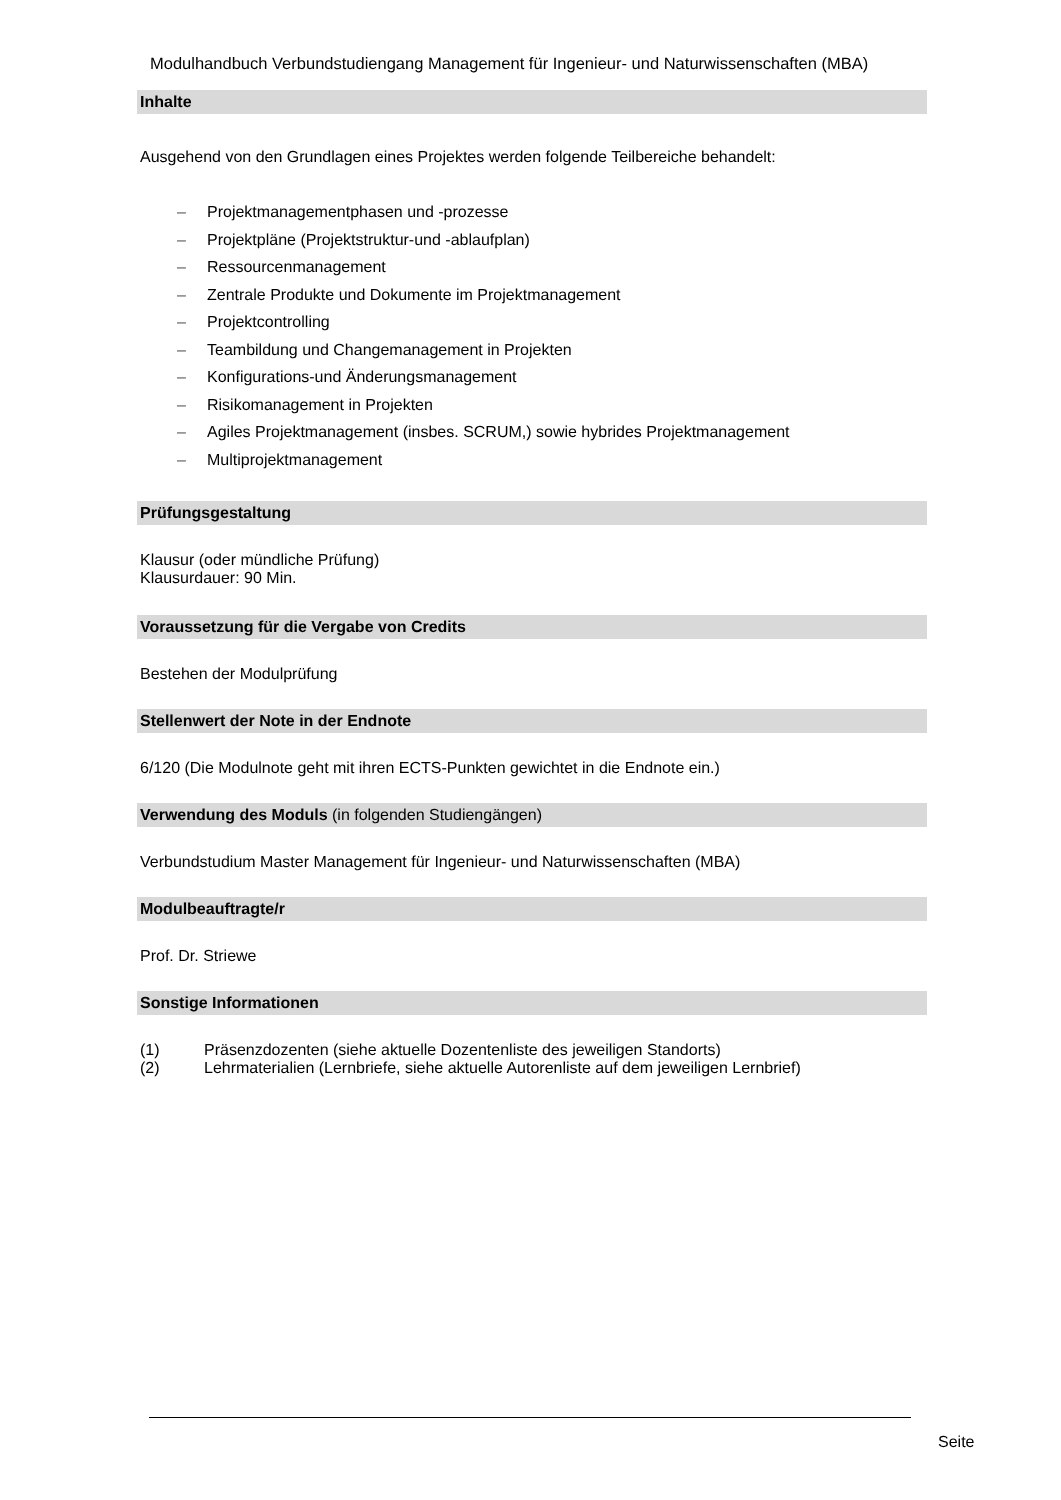Modulhandbuch Verbundstudiengang Management für Ingenieur- und Naturwissenschaften (MBA)
Inhalte
Ausgehend von den Grundlagen eines Projektes werden folgende Teilbereiche behandelt:
– Projektmanagementphasen und -prozesse
– Projektpläne (Projektstruktur-und -ablaufplan)
– Ressourcenmanagement
– Zentrale Produkte und Dokumente im Projektmanagement
– Projektcontrolling
– Teambildung und Changemanagement in Projekten
– Konfigurations-und Änderungsmanagement
– Risikomanagement in Projekten
– Agiles Projektmanagement (insbes. SCRUM,) sowie hybrides Projektmanagement
– Multiprojektmanagement
Prüfungsgestaltung
Klausur (oder mündliche Prüfung)
Klausurdauer: 90 Min.
Voraussetzung für die Vergabe von Credits
Bestehen der Modulprüfung
Stellenwert der Note in der Endnote
6/120 (Die Modulnote geht mit ihren ECTS-Punkten gewichtet in die Endnote ein.)
Verwendung des Moduls (in folgenden Studiengängen)
Verbundstudium Master Management für Ingenieur- und Naturwissenschaften (MBA)
Modulbeauftragte/r
Prof. Dr. Striewe
Sonstige Informationen
(1) Präsenzdozenten (siehe aktuelle Dozentenliste des jeweiligen Standorts)
(2) Lehrmaterialien (Lernbriefe, siehe aktuelle Autorenliste auf dem jeweiligen Lernbrief)
Seite